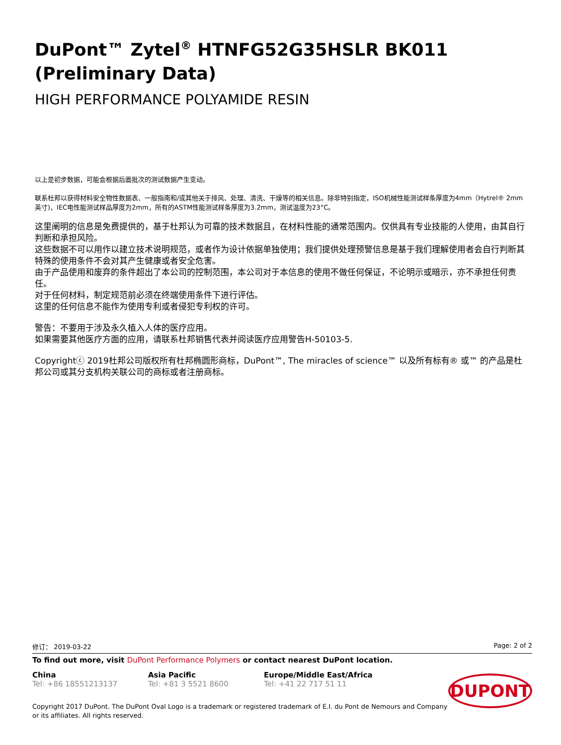DuPont™ Zytel<sup>®</sup> HTNFG52G35HSLR BK011 (Preliminary Data)
HIGH PERFORMANCE POLYAMIDE RESIN
以上是初步数据，可能会根据后面批次的测试数据产生变动。
联系杜邦以获得材料安全物性数据表、一般指南和/或其他关于排风、处理、清洗、干燥等的相关信息。除非特别指定，ISO机械性能测试样条厚度为4mm（Hytrel® 2mm英寸)，IEC电性能测试样品厚度为2mm，所有的ASTM性能测试样条厚度为3.2mm，测试温度为23°C。
这里阐明的信息是免费提供的，基于杜邦认为可靠的技术数据且，在材料性能的通常范围内。仅供具有专业技能的人使用，由其自行判断和承担风险。
这些数据不可以用作以建立技术说明规范，或者作为设计依据单独使用；我们提供处理预警信息是基于我们理解使用者会自行判断其特殊的使用条件不会对其产生健康或者安全危害。
由于产品使用和废弃的条件超出了本公司的控制范围，本公司对于本信息的使用不做任何保证，不论明示或暗示，亦不承担任何责任。
对于任何材料，制定规范前必须在终端使用条件下进行评估。
这里的任何信息不能作为使用专利或者侵犯专利权的许可。
警告：不要用于涉及永久植入人体的医疗应用。
如果需要其他医疗方面的应用，请联系杜邦销售代表并阅读医疗应用警告H-50103-5.
Copyrightⓒ 2019杜邦公司版权所有杜邦椭圆形商标，DuPont™, The miracles of science™ 以及所有标有® 或™ 的产品是杜邦公司或其分支机构关联公司的商标或者注册商标。
修订： 2019-03-22 Page: 2 of 2
To find out more, visit DuPont Performance Polymers or contact nearest DuPont location.
China
Tel: +86 18551213137
Asia Pacific
Tel: +81 3 5521 8600
Europe/Middle East/Africa
Tel: +41 22 717 51 11
Copyright 2017 DuPont. The DuPont Oval Logo is a trademark or registered trademark of E.I. du Pont de Nemours and Company or its affiliates. All rights reserved.
DUPONT